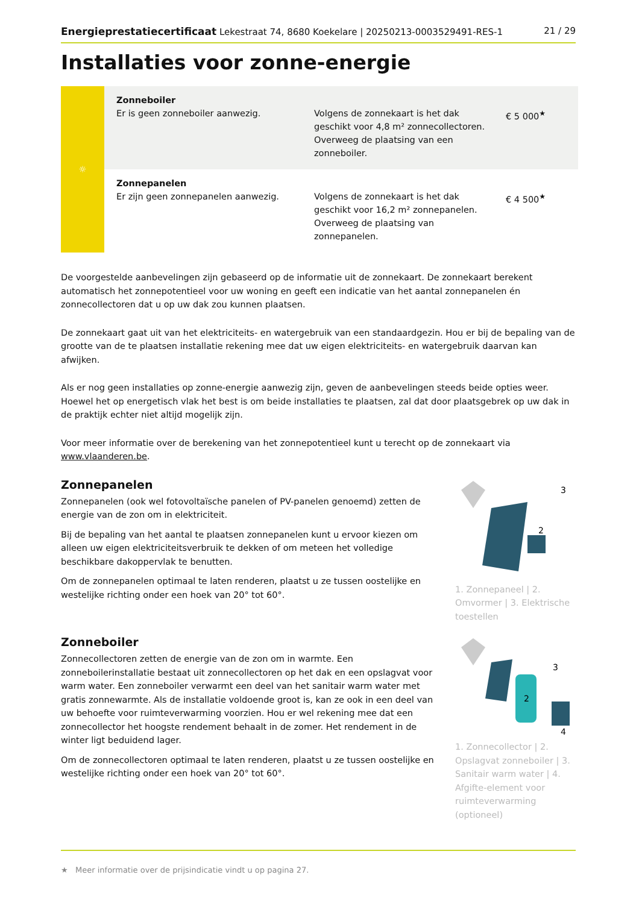Energieprestatiecertificaat Lekestraat 74, 8680 Koekelare | 20250213-0003529491-RES-1 21 / 29
Installaties voor zonne-energie
| ☼ | Zonneboiler Er is geen zonneboiler aanwezig. | Volgens de zonnekaart is het dak geschikt voor 4,8 m² zonnecollectoren. Overweeg de plaatsing van een zonneboiler. | € 5 000<sup>★</sup> |
| | Zonnepanelen Er zijn geen zonnepanelen aanwezig. | Volgens de zonnekaart is het dak geschikt voor 16,2 m² zonnepanelen. Overweeg de plaatsing van zonnepanelen. | € 4 500<sup>★</sup> |
De voorgestelde aanbevelingen zijn gebaseerd op de informatie uit de zonnekaart. De zonnekaart berekent automatisch het zonnepotentieel voor uw woning en geeft een indicatie van het aantal zonnepanelen én zonnecollectoren dat u op uw dak zou kunnen plaatsen.
De zonnekaart gaat uit van het elektriciteits- en watergebruik van een standaardgezin. Hou er bij de bepaling van de grootte van de te plaatsen installatie rekening mee dat uw eigen elektriciteits- en watergebruik daarvan kan afwijken.
Als er nog geen installaties op zonne-energie aanwezig zijn, geven de aanbevelingen steeds beide opties weer. Hoewel het op energetisch vlak het best is om beide installaties te plaatsen, zal dat door plaatsgebrek op uw dak in de praktijk echter niet altijd mogelijk zijn.
Voor meer informatie over de berekening van het zonnepotentieel kunt u terecht op de zonnekaart via www.vlaanderen.be.
Zonnepanelen
Zonnepanelen (ook wel fotovoltaïsche panelen of PV-panelen genoemd) zetten de energie van de zon om in elektriciteit.
Bij de bepaling van het aantal te plaatsen zonnepanelen kunt u ervoor kiezen om alleen uw eigen elektriciteitsverbruik te dekken of om meteen het volledige beschikbare dakoppervlak te benutten.
Om de zonnepanelen optimaal te laten renderen, plaatst u ze tussen oostelijke en westelijke richting onder een hoek van 20° tot 60°.
3
2
1. Zonnepaneel | 2. Omvormer | 3. Elektrische toestellen
Zonneboiler
Zonnecollectoren zetten de energie van de zon om in warmte. Een zonneboilerinstallatie bestaat uit zonnecollectoren op het dak en een opslagvat voor warm water. Een zonneboiler verwarmt een deel van het sanitair warm water met gratis zonnewarmte. Als de installatie voldoende groot is, kan ze ook in een deel van uw behoefte voor ruimteverwarming voorzien. Hou er wel rekening mee dat een zonnecollector het hoogste rendement behaalt in de zomer. Het rendement in de winter ligt beduidend lager.
Om de zonnecollectoren optimaal te laten renderen, plaatst u ze tussen oostelijke en westelijke richting onder een hoek van 20° tot 60°.
3
4
2
1. Zonnecollector | 2. Opslagvat zonneboiler | 3. Sanitair warm water | 4. Afgifte-element voor ruimteverwarming (optioneel)
★ Meer informatie over de prijsindicatie vindt u op pagina 27.